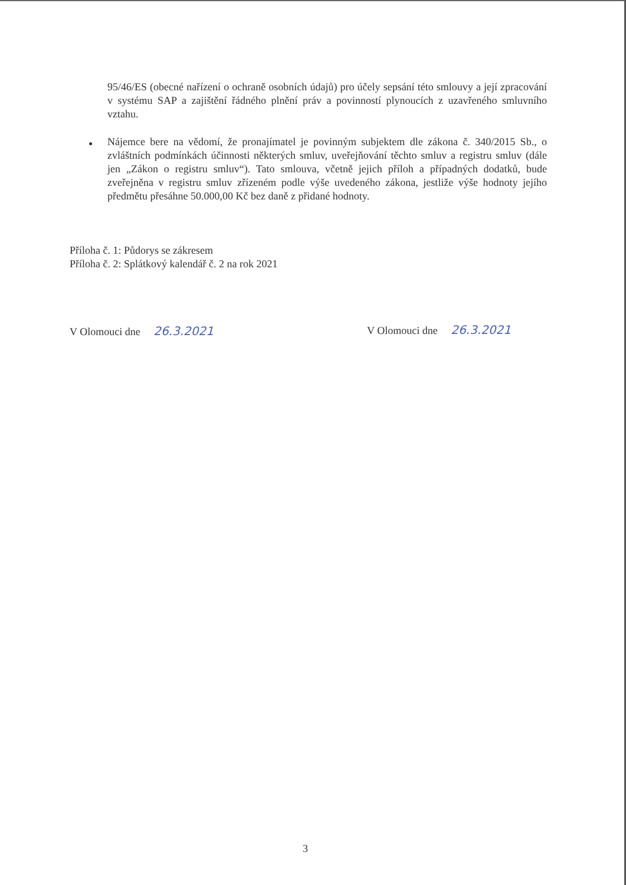95/46/ES (obecné nařízení o ochraně osobních údajů) pro účely sepsání této smlouvy a její zpracování v systému SAP a zajištění řádného plnění práv a povinností plynoucích z uzavřeného smluvního vztahu.
●
Nájemce bere na vědomí, že pronajímatel je povinným subjektem dle zákona č. 340/2015 Sb., o zvláštních podmínkách účinnosti některých smluv, uveřejňování těchto smluv a registru smluv (dále jen „Zákon o registru smluv“). Tato smlouva, včetně jejich příloh a případných dodatků, bude zveřejněna v registru smluv zřízeném podle výše uvedeného zákona, jestliže výše hodnoty jejího předmětu přesáhne 50.000,00 Kč bez daně z přidané hodnoty.
Příloha č. 1: Půdorys se zákresem
Příloha č. 2: Splátkový kalendář č. 2 na rok 2021
V Olomouci dne 26.3.2021 V Olomouci dne 26.3.2021
3